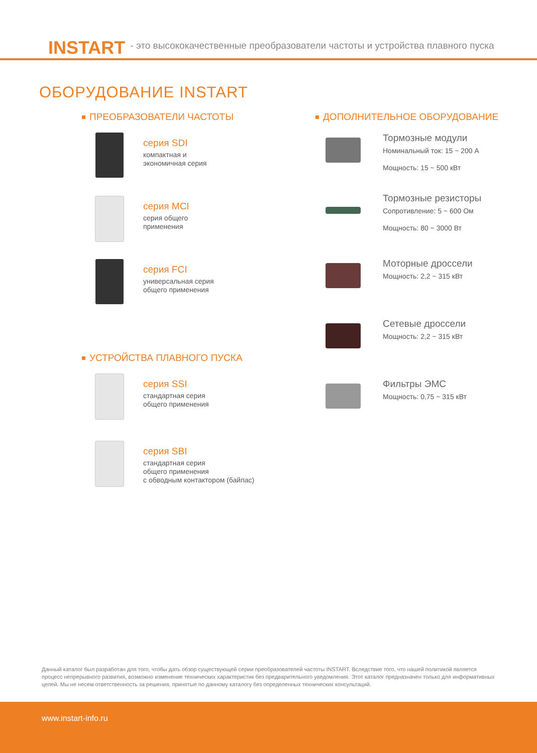INSTART - это высококачественные преобразователи частоты и устройства плавного пуска
ОБОРУДОВАНИЕ INSTART
ПРЕОБРАЗОВАТЕЛИ ЧАСТОТЫ
серия SDI
компактная и
экономичная серия
серия MCI
серия общего
применения
серия FCI
универсальная серия
общего применения
УСТРОЙСТВА ПЛАВНОГО ПУСКА
серия SSI
стандартная серия
общего применения
серия SBI
стандартная серия
общего применения
с обводным контактором (байпас)
ДОПОЛНИТЕЛЬНОЕ ОБОРУДОВАНИЕ
Тормозные модули
Номинальный ток: 15 ~ 200 А
Мощность: 15 ~ 500 кВт
Тормозные резисторы
Сопротивление: 5 ~ 600 Ом
Мощность: 80 ~ 3000 Вт
Моторные дроссели
Мощность: 2,2 ~ 315 кВт
Сетевые дроссели
Мощность: 2,2 ~ 315 кВт
Фильтры ЭМС
Мощность: 0,75 ~ 315 кВт
Данный каталог был разработан для того, чтобы дать обзор существующей серии преобразователей частоты INSTART. Вследствие того, что нашей политикой является процесс непрерывного развития, возможно изменение технических характеристик без предварительного уведомления. Этот каталог предназначен только для информативных целей. Мы не несем ответственность за решения, принятые по данному каталогу без определенных технических консультаций.
www.instart-info.ru